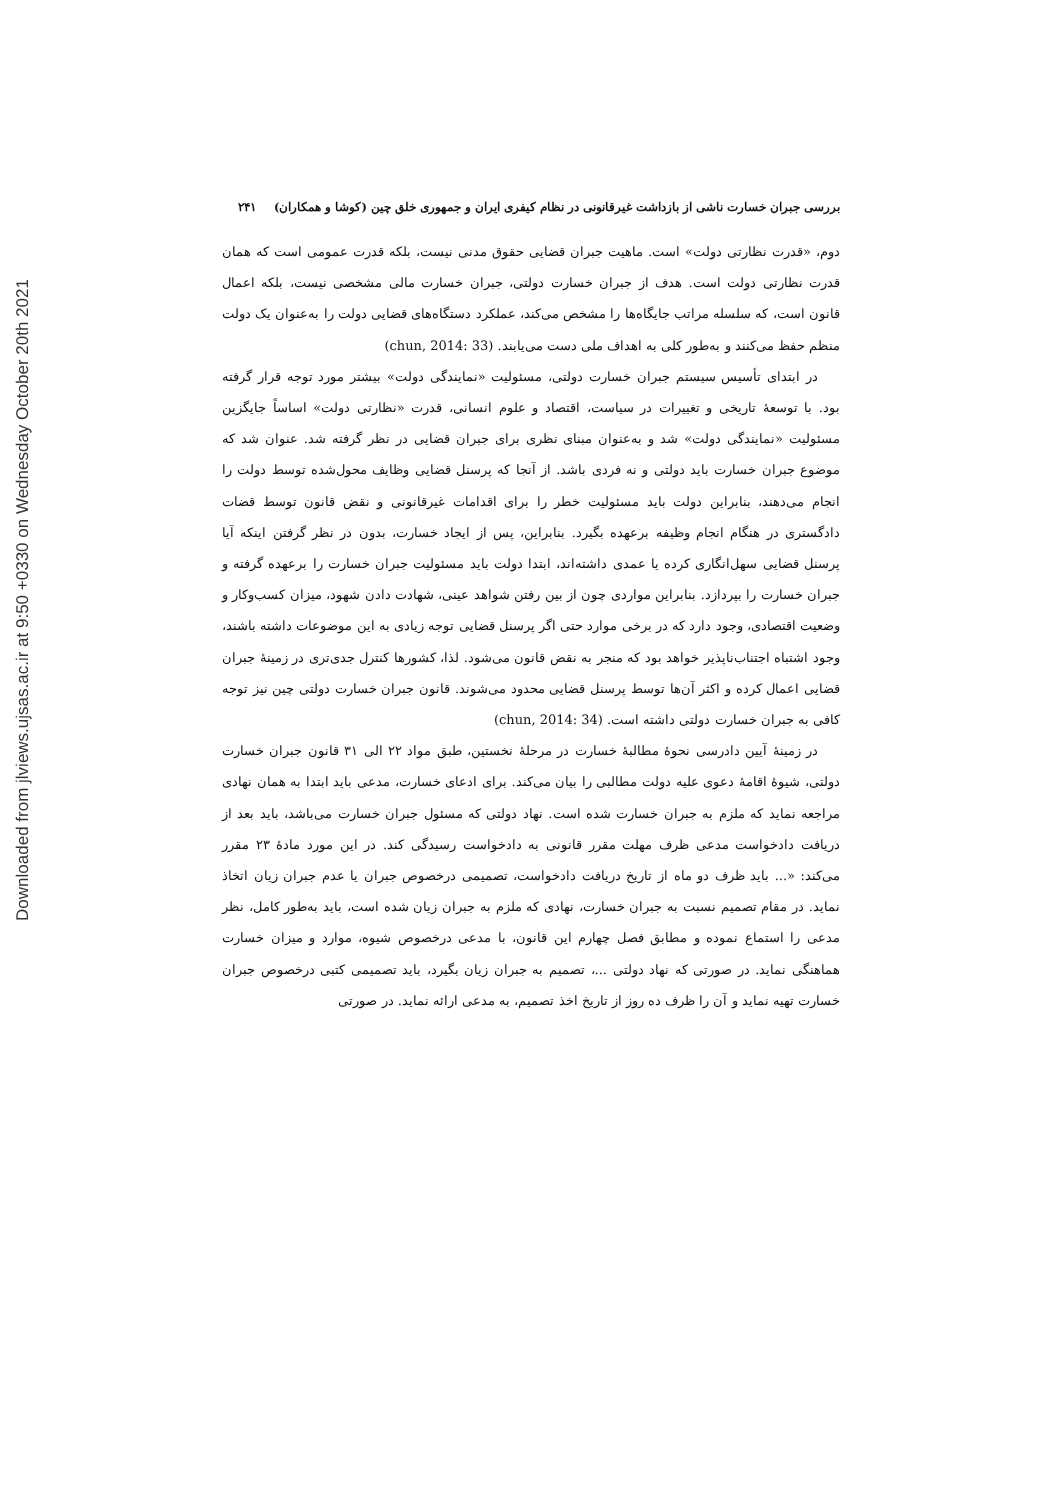Downloaded from jlviews.ujsas.ac.ir at 9:50 +0330 on Wednesday October 20th 2021
بررسی جبران خسارت ناشی از بازداشت غیرقانونی در نظام کیفری ایران و جمهوری خلق چین (کوشا و همکاران) ۲۴۱
دوم، «قدرت نظارتی دولت» است. ماهیت جبران قضایی حقوق مدنی نیست، بلکه قدرت عمومی است که همان قدرت نظارتی دولت است. هدف از جبران خسارت دولتی، جبران خسارت مالی مشخصی نیست، بلکه اعمال قانون است، که سلسله مراتب جایگاه‌ها را مشخص می‌کند، عملکرد دستگاه‌های قضایی دولت را به‌عنوان یک دولت منظم حفظ می‌کنند و به‌طور کلی به اهداف ملی دست می‌یابند. (chun, 2014: 33)
در ابتدای تأسیس سیستم جبران خسارت دولتی، مسئولیت «نمایندگی دولت» بیشتر مورد توجه قرار گرفته بود. با توسعهٔ تاریخی و تغییرات در سیاست، اقتصاد و علوم انسانی، قدرت «نظارتی دولت» اساساً جایگزین مسئولیت «نمایندگی دولت» شد و به‌عنوان مبنای نظری برای جبران قضایی در نظر گرفته شد. عنوان شد که موضوع جبران خسارت باید دولتی و نه فردی باشد. از آنجا که پرسنل قضایی وظایف محول‌شده توسط دولت را انجام می‌دهند، بنابراین دولت باید مسئولیت خطر را برای اقدامات غیرقانونی و نقض قانون توسط قضات دادگستری در هنگام انجام وظیفه برعهده بگیرد. بنابراین، پس از ایجاد خسارت، بدون در نظر گرفتن اینکه آیا پرسنل قضایی سهل‌انگاری کرده یا عمدی داشته‌اند، ابتدا دولت باید مسئولیت جبران خسارت را برعهده گرفته و جبران خسارت را بپردازد. بنابراین مواردی چون از بین رفتن شواهد عینی، شهادت دادن شهود، میزان کسب‌وکار و وضعیت اقتصادی، وجود دارد که در برخی موارد حتی اگر پرسنل قضایی توجه زیادی به این موضوعات داشته باشند، وجود اشتباه اجتناب‌ناپذیر خواهد بود که منجر به نقض قانون می‌شود. لذا، کشورها کنترل جدی‌تری در زمینهٔ جبران قضایی اعمال کرده و اکثر آن‌ها توسط پرسنل قضایی محدود می‌شوند. قانون جبران خسارت دولتی چین نیز توجه کافی به جبران خسارت دولتی داشته است. (chun, 2014: 34)
در زمینهٔ آیین دادرسی نحوهٔ مطالبهٔ خسارت در مرحلهٔ نخستین، طبق مواد ۲۲ الی ۳۱ قانون جبران خسارت دولتی، شیوهٔ اقامهٔ دعوی علیه دولت مطالبی را بیان می‌کند. برای ادعای خسارت، مدعی باید ابتدا به همان نهادی مراجعه نماید که ملزم به جبران خسارت شده است. نهاد دولتی که مسئول جبران خسارت می‌باشد، باید بعد از دریافت دادخواست مدعی ظرف مهلت مقرر قانونی به دادخواست رسیدگی کند. در این مورد مادهٔ ۲۳ مقرر می‌کند: «... باید ظرف دو ماه از تاریخ دریافت دادخواست، تصمیمی درخصوص جبران یا عدم جبران زیان اتخاذ نماید. در مقام تصمیم نسبت به جبران خسارت، نهادی که ملزم به جبران زیان شده است، باید به‌طور کامل، نظر مدعی را استماع نموده و مطابق فصل چهارم این قانون، با مدعی درخصوص شیوه، موارد و میزان خسارت هماهنگی نماید. در صورتی که نهاد دولتی ...، تصمیم به جبران زیان بگیرد، باید تصمیمی کتبی درخصوص جبران خسارت تهیه نماید و آن را ظرف ده روز از تاریخ اخذ تصمیم، به مدعی ارائه نماید. در صورتی